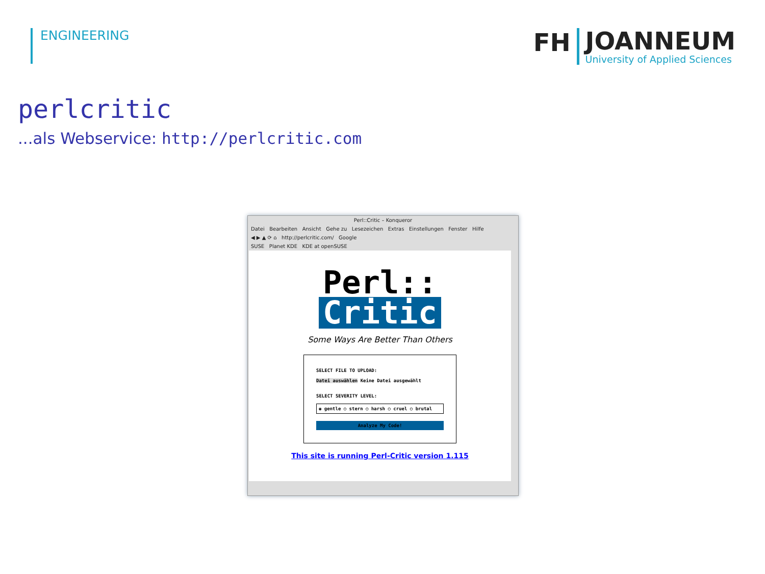ENGINEERING
FH
JOANNEUM
University of Applied Sciences
perlcritic
...als Webservice: http://perlcritic.com
Perl::Critic – Konqueror
Datei Bearbeiten Ansicht Gehe zu Lesezeichen Extras Einstellungen Fenster Hilfe
◀ ▶ ▲ ⟳ ⌂ http://perlcritic.com/ Google
SUSE Planet KDE KDE at openSUSE
Perl::
Critic
Some Ways Are Better Than Others
SELECT FILE TO UPLOAD:
Datei auswählen Keine Datei ausgewählt
SELECT SEVERITY LEVEL:
◉ gentle ○ stern ○ harsh ○ cruel ○ brutal
Analyze My Code!
This site is running Perl-Critic version 1.115